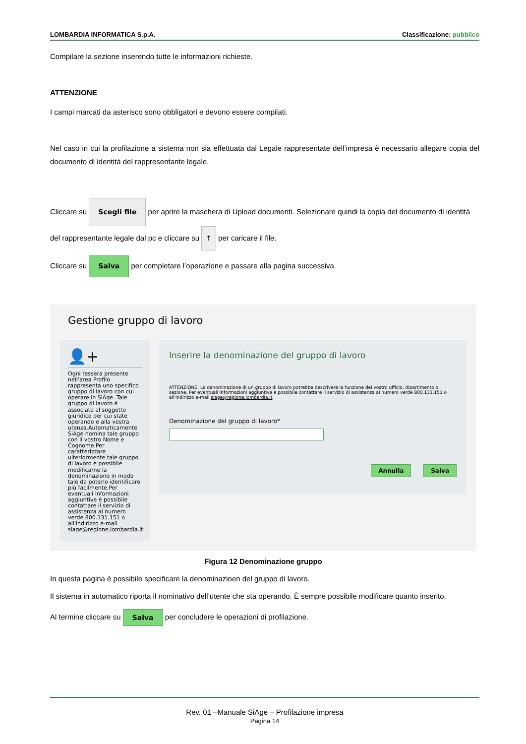LOMBARDIA INFORMATICA S.p.A. Classificazione: pubblico
Compilare la sezione inserendo tutte le informazioni richieste.
ATTENZIONE
I campi marcati da asterisco sono obbligatori e devono essere compilati.
Nel caso in cui la profilazione a sistema non sia effettuata dal Legale rappresentate dell’impresa è necessario allegare copia del documento di identità del rappresentante legale.
Cliccare su Scegli file per aprire la maschera di Upload documenti. Selezionare quindi la copia del documento di identità del rappresentante legale dal pc e cliccare su ↑ per caricare il file.
Cliccare su Salva per completare l’operazione e passare alla pagina successiva.
Gestione gruppo di lavoro
👤+
Ogni tessera presente nell'area Profilo rappresenta uno specifico gruppo di lavoro con cui operare in SiAge. Tale gruppo di lavoro è associato al soggetto giuridico per cui state operando e alla vostra utenza.Automaticamente SiAge nomina tale gruppo con il vostro Nome e Cognome.Per caratterizzare ulteriormente tale gruppo di lavoro è possibile modificarne la denominazione in modo tale da poterlo identificare più facilmente.Per eventuali informazioni aggiuntive è possibile contattare il servizio di assistenza al numero verde 800.131.151 o all'indirizzo e-mail siage@regione.lombardia.it.
Inserire la denominazione del gruppo di lavoro
ATTENZIONE: La denominazione di un gruppo di lavoro potrebbe descrivere la funzione del vostro ufficio, dipartimento o sezione. Per eventuali informazioni aggiuntive è possibile contattare il servizio di assistenza al numero verde 800.131.151 o all'indirizzo e-mail siage@regione.lombardia.it.
Denominazione del gruppo di lavoro*
Annulla Salva
Figura 12 Denominazione gruppo
In questa pagina è possibile specificare la denominazioen del gruppo di lavoro.
Il sistema in automatico riporta il nominativo dell’utente che sta operando. È sempre possibile modificare quanto inserito.
Al termine cliccare su Salva per concludere le operazioni di profilazione.
Rev. 01 –Manuale SiAge – Profilazione impresa
Pagina 14